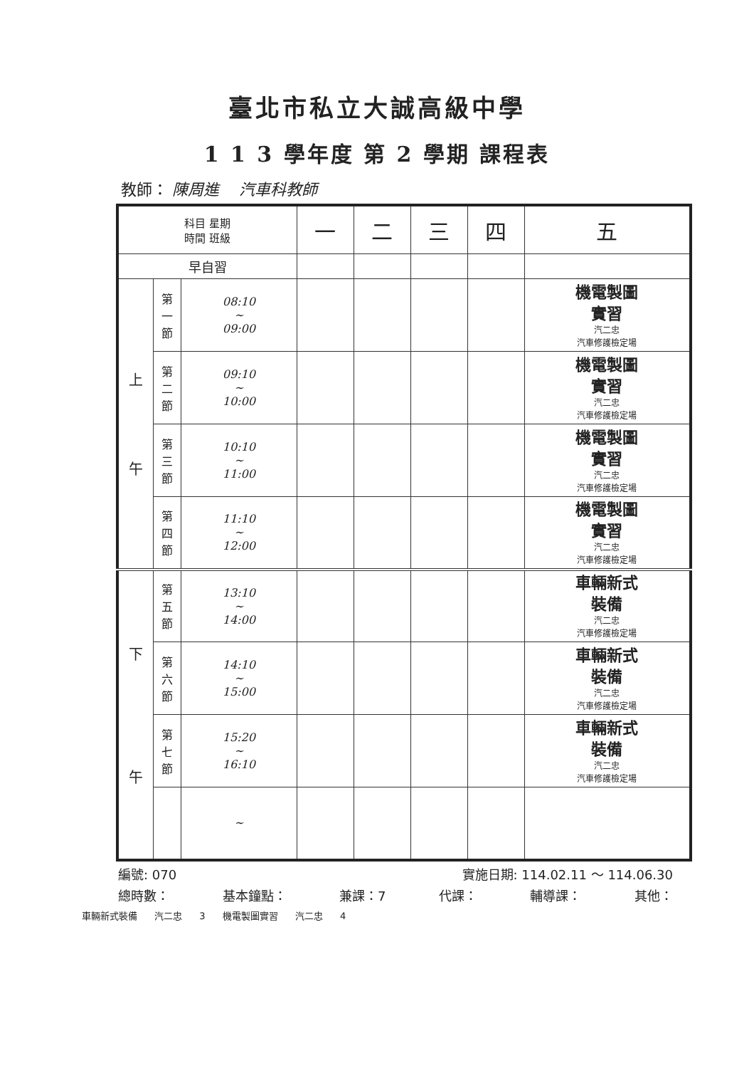臺北市私立大誠高級中學
1 1 3 學年度 第 2 學期 課程表
教師： 陳周進 汽車科教師
| 科目 星期 時間 班級 | | | 一 | 二 | 三 | 四 | 五 |
| --- | --- | --- | --- | --- | --- | --- | --- |
| 早自習 | | | | | | | |
| 上 午 | 第 一 節 | 08:10 ~ 09:00 | | | | | 機電製圖 實習 汽二忠 汽車修護檢定場 |
| | 第 二 節 | 09:10 ~ 10:00 | | | | | 機電製圖 實習 汽二忠 汽車修護檢定場 |
| | 第 三 節 | 10:10 ~ 11:00 | | | | | 機電製圖 實習 汽二忠 汽車修護檢定場 |
| | 第 四 節 | 11:10 ~ 12:00 | | | | | 機電製圖 實習 汽二忠 汽車修護檢定場 |
| 下 午 | 第 五 節 | 13:10 ~ 14:00 | | | | | 車輛新式 裝備 汽二忠 汽車修護檢定場 |
| | 第 六 節 | 14:10 ~ 15:00 | | | | | 車輛新式 裝備 汽二忠 汽車修護檢定場 |
| | 第 七 節 | 15:20 ~ 16:10 | | | | | 車輛新式 裝備 汽二忠 汽車修護檢定場 |
| | | ~ | | | | | |
編號: 070 實施日期: 114.02.11 ～ 114.06.30
總時數： 基本鐘點： 兼課：7 代課： 輔導課： 其他：
車輛新式裝備 汽二忠 3 機電製圖實習 汽二忠 4